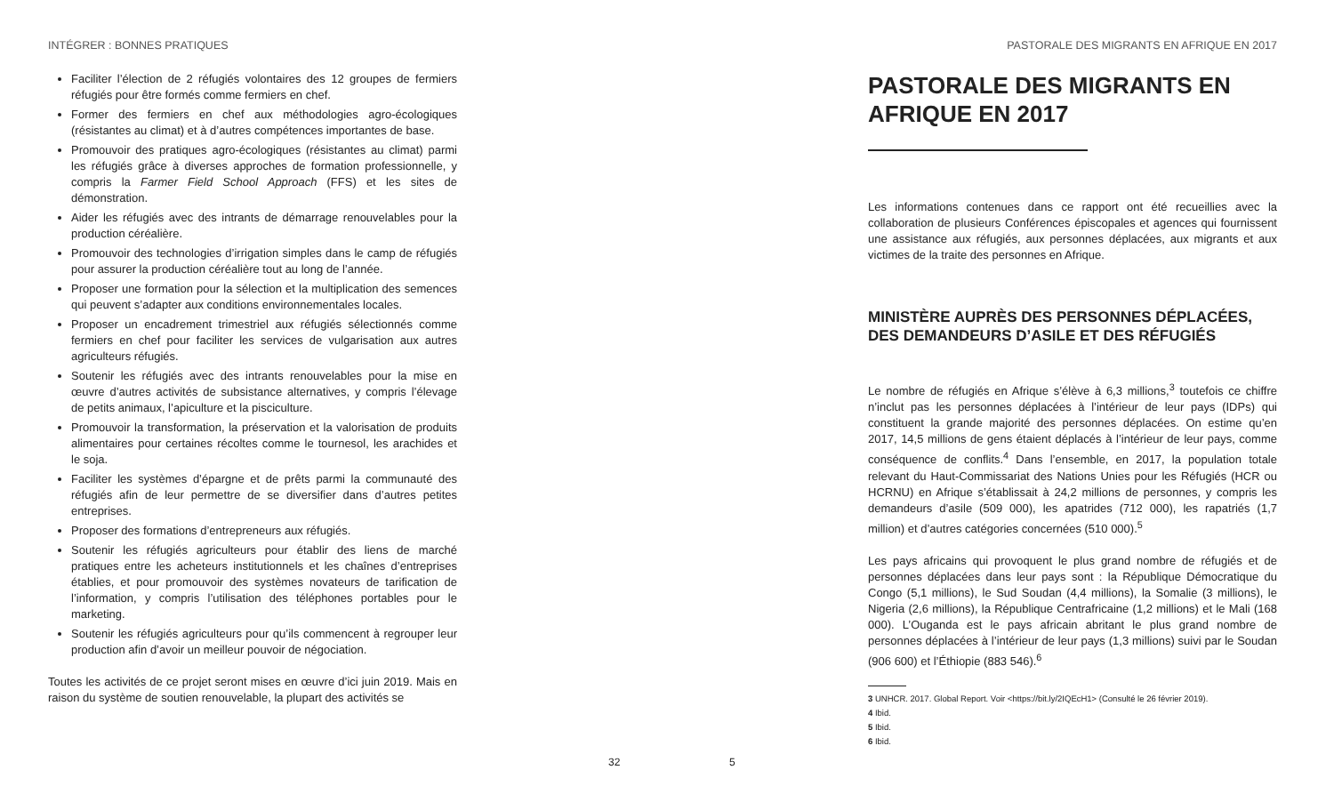INTÉGRER : BONNES PRATIQUES
Faciliter l’élection de 2 réfugiés volontaires des 12 groupes de fermiers réfugiés pour être formés comme fermiers en chef.
Former des fermiers en chef aux méthodologies agro-écologiques (résistantes au climat) et à d’autres compétences importantes de base.
Promouvoir des pratiques agro-écologiques (résistantes au climat) parmi les réfugiés grâce à diverses approches de formation professionnelle, y compris la Farmer Field School Approach (FFS) et les sites de démonstration.
Aider les réfugiés avec des intrants de démarrage renouvelables pour la production céréalière.
Promouvoir des technologies d’irrigation simples dans le camp de réfugiés pour assurer la production céréalière tout au long de l’année.
Proposer une formation pour la sélection et la multiplication des semences qui peuvent s’adapter aux conditions environnementales locales.
Proposer un encadrement trimestriel aux réfugiés sélectionnés comme fermiers en chef pour faciliter les services de vulgarisation aux autres agriculteurs réfugiés.
Soutenir les réfugiés avec des intrants renouvelables pour la mise en œuvre d’autres activités de subsistance alternatives, y compris l’élevage de petits animaux, l’apiculture et la pisciculture.
Promouvoir la transformation, la préservation et la valorisation de produits alimentaires pour certaines récoltes comme le tournesol, les arachides et le soja.
Faciliter les systèmes d’épargne et de prêts parmi la communauté des réfugiés afin de leur permettre de se diversifier dans d’autres petites entreprises.
Proposer des formations d’entrepreneurs aux réfugiés.
Soutenir les réfugiés agriculteurs pour établir des liens de marché pratiques entre les acheteurs institutionnels et les chaînes d’entreprises établies, et pour promouvoir des systèmes novateurs de tarification de l’information, y compris l’utilisation des téléphones portables pour le marketing.
Soutenir les réfugiés agriculteurs pour qu’ils commencent à regrouper leur production afin d’avoir un meilleur pouvoir de négociation.
Toutes les activités de ce projet seront mises en œuvre d’ici juin 2019. Mais en raison du système de soutien renouvelable, la plupart des activités se
PASTORALE DES MIGRANTS EN AFRIQUE EN 2017
PASTORALE DES MIGRANTS EN AFRIQUE EN 2017
Les informations contenues dans ce rapport ont été recueillies avec la collaboration de plusieurs Conférences épiscopales et agences qui fournissent une assistance aux réfugiés, aux personnes déplacées, aux migrants et aux victimes de la traite des personnes en Afrique.
MINISTÈRE AUPRÈS DES PERSONNES DÉPLACÉES, DES DEMANDEURS D’ASILE ET DES RÉFUGIÉS
Le nombre de réfugiés en Afrique s’élève à 6,3 millions,<sup>3</sup> toutefois ce chiffre n’inclut pas les personnes déplacées à l’intérieur de leur pays (IDPs) qui constituent la grande majorité des personnes déplacées. On estime qu’en 2017, 14,5 millions de gens étaient déplacés à l’intérieur de leur pays, comme conséquence de conflits.<sup>4</sup> Dans l’ensemble, en 2017, la population totale relevant du Haut-Commissariat des Nations Unies pour les Réfugiés (HCR ou HCRNU) en Afrique s’établissait à 24,2 millions de personnes, y compris les demandeurs d’asile (509 000), les apatrides (712 000), les rapatriés (1,7 million) et d’autres catégories concernées (510 000).<sup>5</sup>
Les pays africains qui provoquent le plus grand nombre de réfugiés et de personnes déplacées dans leur pays sont : la République Démocratique du Congo (5,1 millions), le Sud Soudan (4,4 millions), la Somalie (3 millions), le Nigeria (2,6 millions), la République Centrafricaine (1,2 millions) et le Mali (168 000). L’Ouganda est le pays africain abritant le plus grand nombre de personnes déplacées à l’intérieur de leur pays (1,3 millions) suivi par le Soudan (906 600) et l’Éthiopie (883 546).<sup>6</sup>
3 UNHCR. 2017. Global Report. Voir <https://bit.ly/2IQEcH1> (Consulté le 26 février 2019).
4 Ibid.
5 Ibid.
6 Ibid.
32 5